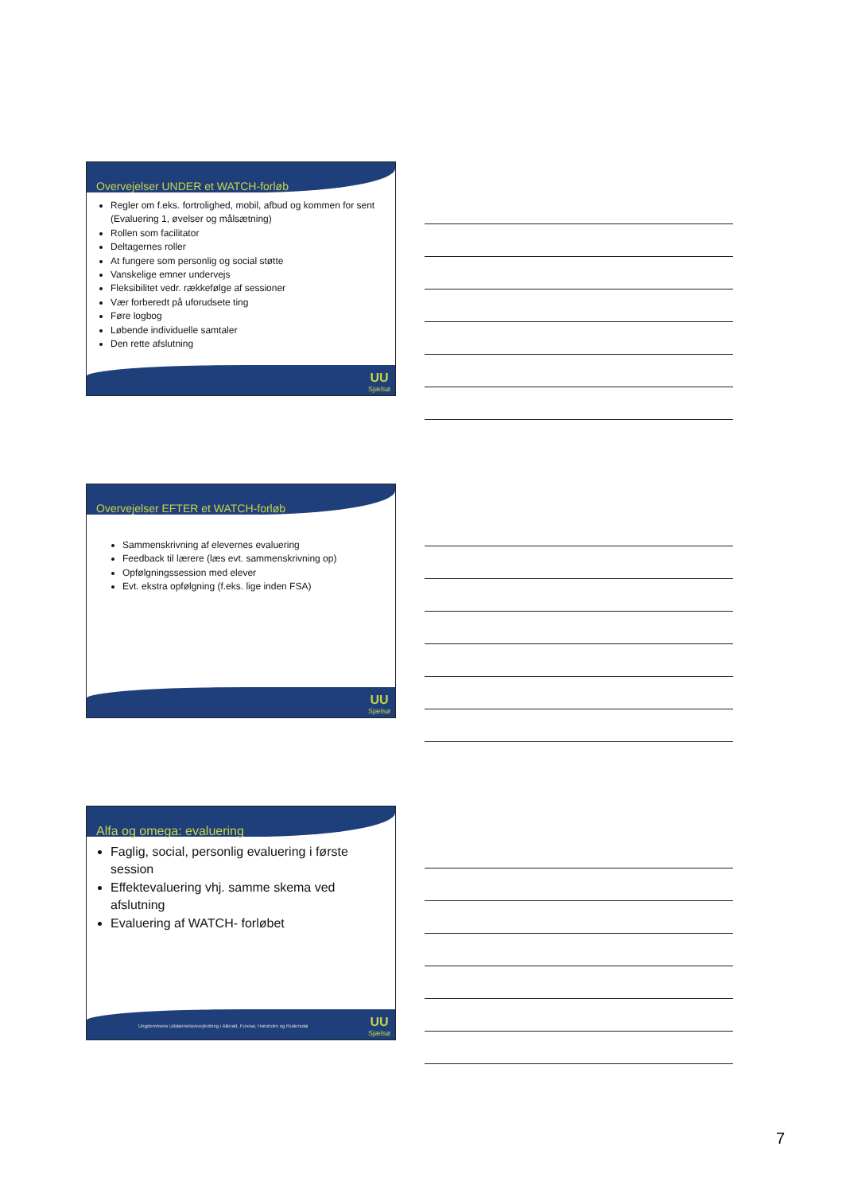Overvejelser UNDER et WATCH-forløb
Regler om f.eks. fortrolighed, mobil, afbud og kommen for sent (Evaluering 1, øvelser og målsætning)
Rollen som facilitator
Deltagernes roller
At fungere som personlig og social støtte
Vanskelige emner undervejs
Fleksibilitet vedr. rækkefølge af sessioner
Vær forberedt på uforudsete ting
Føre logbog
Løbende individuelle samtaler
Den rette afslutning
UU
Sjælsø
Overvejelser EFTER et WATCH-forløb
Sammenskrivning af elevernes evaluering
Feedback til lærere (læs evt. sammenskrivning op)
Opfølgningssession med elever
Evt. ekstra opfølgning (f.eks. lige inden FSA)
UU
Sjælsø
Alfa og omega: evaluering
Faglig, social, personlig evaluering i første session
Effektevaluering vhj. samme skema ved afslutning
Evaluering af WATCH- forløbet
Ungdommens Uddannelsesvejledning i Allerød, Furesø, Hørsholm og Rudersdal
UU
Sjælsø
7